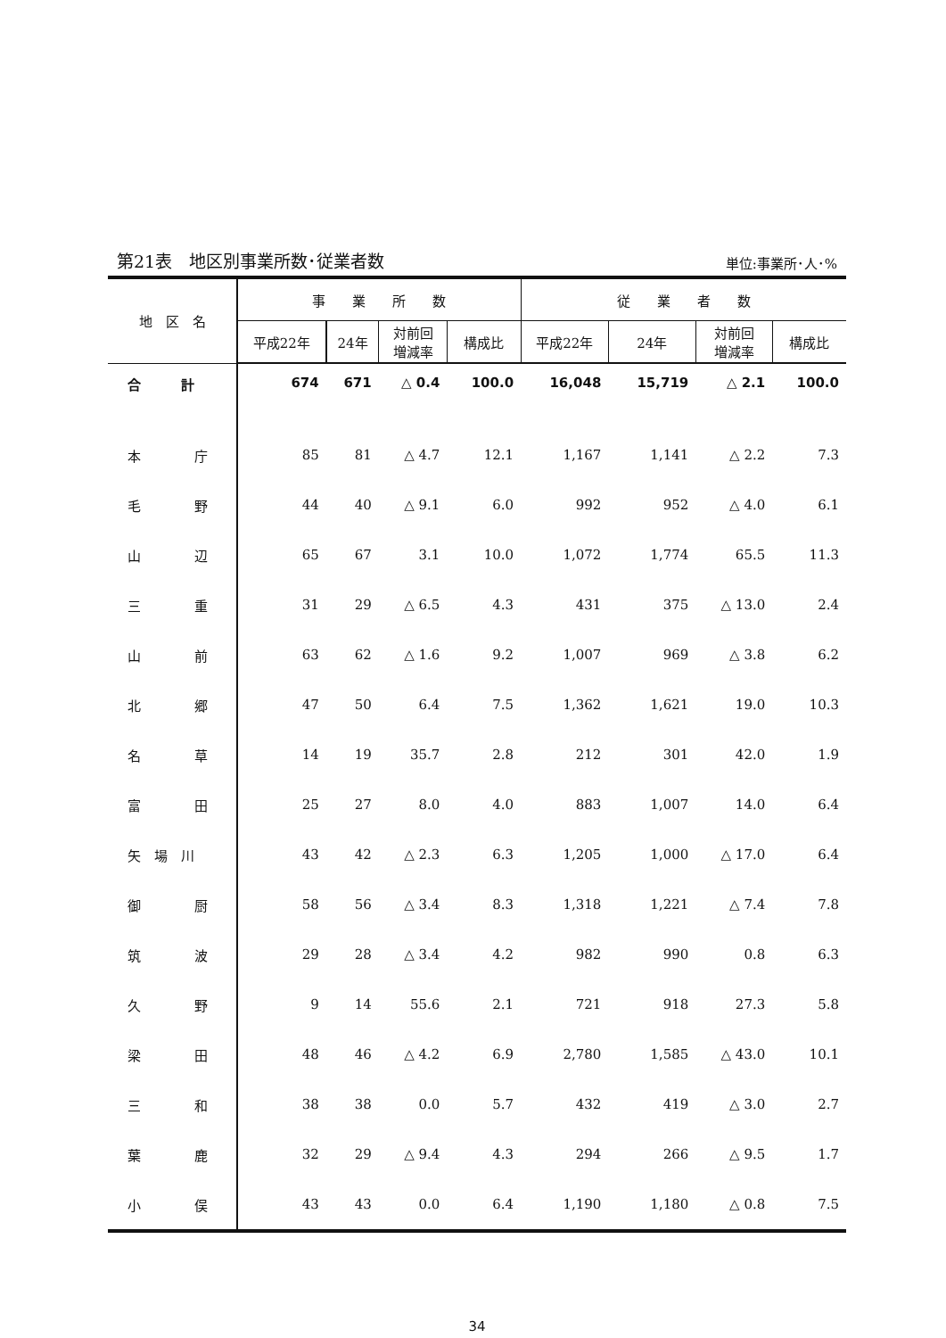第21表　地区別事業所数･従業者数 単位:事業所･人･%
| 地 区 名 | 事 業 所 数 | | | | 従 業 者 数 | | | |
| --- | --- | --- | --- | --- | --- | --- | --- | --- |
| | 平成22年 | 24年 | 対前回 増減率 | 構成比 | 平成22年 | 24年 | 対前回 増減率 | 構成比 |
| 合 計 | 674 | 671 | △ 0.4 | 100.0 | 16,048 | 15,719 | △ 2.1 | 100.0 |
| 本 庁 | 85 | 81 | △ 4.7 | 12.1 | 1,167 | 1,141 | △ 2.2 | 7.3 |
| 毛 野 | 44 | 40 | △ 9.1 | 6.0 | 992 | 952 | △ 4.0 | 6.1 |
| 山 辺 | 65 | 67 | 3.1 | 10.0 | 1,072 | 1,774 | 65.5 | 11.3 |
| 三 重 | 31 | 29 | △ 6.5 | 4.3 | 431 | 375 | △ 13.0 | 2.4 |
| 山 前 | 63 | 62 | △ 1.6 | 9.2 | 1,007 | 969 | △ 3.8 | 6.2 |
| 北 郷 | 47 | 50 | 6.4 | 7.5 | 1,362 | 1,621 | 19.0 | 10.3 |
| 名 草 | 14 | 19 | 35.7 | 2.8 | 212 | 301 | 42.0 | 1.9 |
| 富 田 | 25 | 27 | 8.0 | 4.0 | 883 | 1,007 | 14.0 | 6.4 |
| 矢 場 川 | 43 | 42 | △ 2.3 | 6.3 | 1,205 | 1,000 | △ 17.0 | 6.4 |
| 御 厨 | 58 | 56 | △ 3.4 | 8.3 | 1,318 | 1,221 | △ 7.4 | 7.8 |
| 筑 波 | 29 | 28 | △ 3.4 | 4.2 | 982 | 990 | 0.8 | 6.3 |
| 久 野 | 9 | 14 | 55.6 | 2.1 | 721 | 918 | 27.3 | 5.8 |
| 梁 田 | 48 | 46 | △ 4.2 | 6.9 | 2,780 | 1,585 | △ 43.0 | 10.1 |
| 三 和 | 38 | 38 | 0.0 | 5.7 | 432 | 419 | △ 3.0 | 2.7 |
| 葉 鹿 | 32 | 29 | △ 9.4 | 4.3 | 294 | 266 | △ 9.5 | 1.7 |
| 小 俣 | 43 | 43 | 0.0 | 6.4 | 1,190 | 1,180 | △ 0.8 | 7.5 |
34